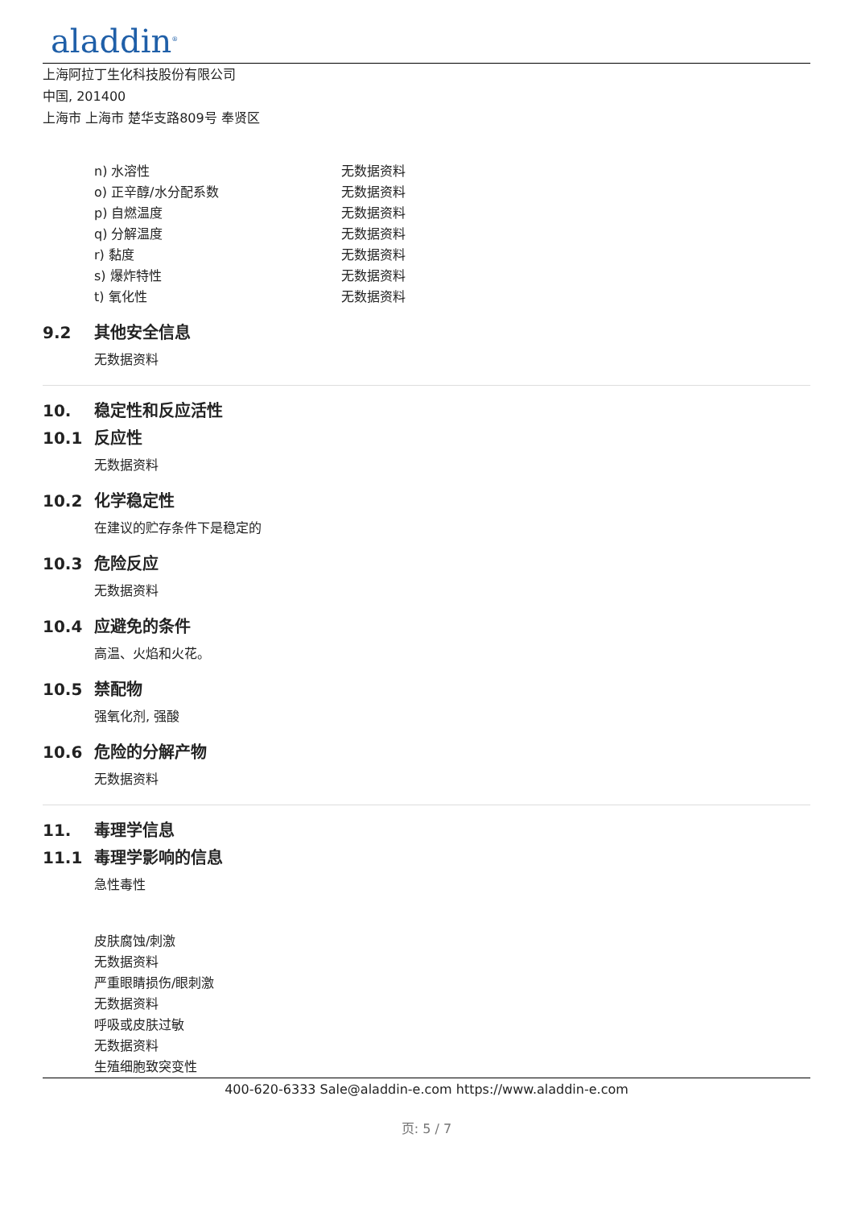aladdin<sup>®</sup>
上海阿拉丁生化科技股份有限公司
中国, 201400
上海市 上海市 楚华支路809号 奉贤区
n) 水溶性 无数据资料
o) 正辛醇/水分配系数 无数据资料
p) 自燃温度 无数据资料
q) 分解温度 无数据资料
r) 黏度 无数据资料
s) 爆炸特性 无数据资料
t) 氧化性 无数据资料
9.2 其他安全信息
无数据资料
10. 稳定性和反应活性
10.1 反应性
无数据资料
10.2 化学稳定性
在建议的贮存条件下是稳定的
10.3 危险反应
无数据资料
10.4 应避免的条件
高温、火焰和火花。
10.5 禁配物
强氧化剂, 强酸
10.6 危险的分解产物
无数据资料
11. 毒理学信息
11.1 毒理学影响的信息
急性毒性
皮肤腐蚀/刺激
无数据资料
严重眼睛损伤/眼刺激
无数据资料
呼吸或皮肤过敏
无数据资料
生殖细胞致突变性
400-620-6333 Sale@aladdin-e.com https://www.aladdin-e.com
页: 5 / 7